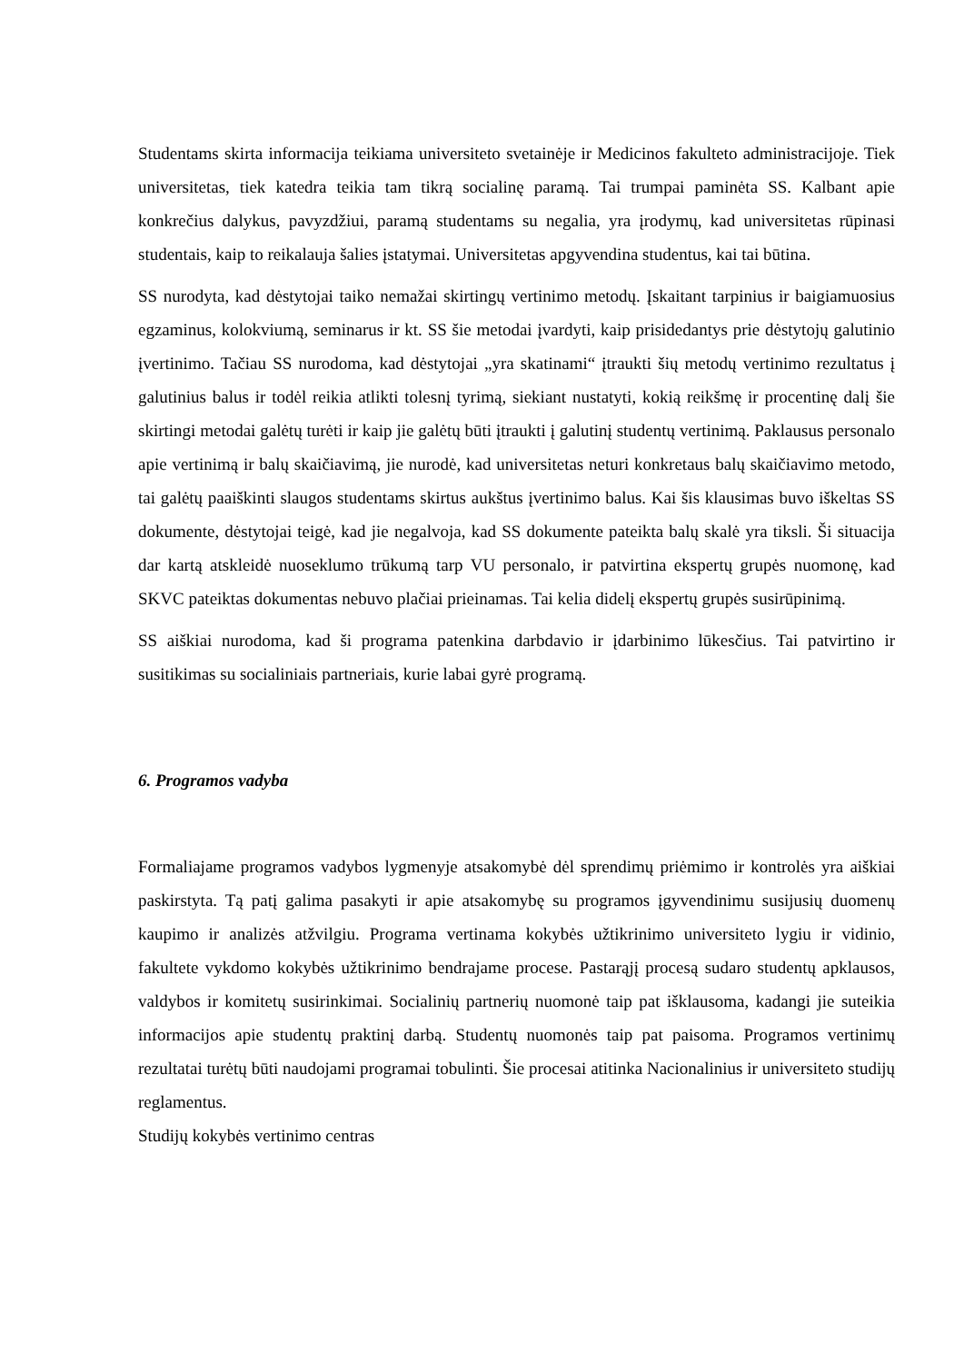Studentams skirta informacija teikiama universiteto svetainėje ir Medicinos fakulteto administracijoje. Tiek universitetas, tiek katedra teikia tam tikrą socialinę paramą. Tai trumpai paminėta SS. Kalbant apie konkrečius dalykus, pavyzdžiui, paramą studentams su negalia, yra įrodymų, kad universitetas rūpinasi studentais, kaip to reikalauja šalies įstatymai. Universitetas apgyvendina studentus, kai tai būtina.
SS nurodyta, kad dėstytojai taiko nemažai skirtingų vertinimo metodų. Įskaitant tarpinius ir baigiamuosius egzaminus, kolokviumą, seminarus ir kt. SS šie metodai įvardyti, kaip prisidedantys prie dėstytojų galutinio įvertinimo. Tačiau SS nurodoma, kad dėstytojai „yra skatinami“ įtraukti šių metodų vertinimo rezultatus į galutinius balus ir todėl reikia atlikti tolesnį tyrimą, siekiant nustatyti, kokią reikšmę ir procentinę dalį šie skirtingi metodai galėtų turėti ir kaip jie galėtų būti įtraukti į galutinį studentų vertinimą. Paklausus personalo apie vertinimą ir balų skaičiavimą, jie nurodė, kad universitetas neturi konkretaus balų skaičiavimo metodo, tai galėtų paaiškinti slaugos studentams skirtus aukštus įvertinimo balus. Kai šis klausimas buvo iškeltas SS dokumente, dėstytojai teigė, kad jie negalvoja, kad SS dokumente pateikta balų skalė yra tiksli. Ši situacija dar kartą atskleidė nuoseklumo trūkumą tarp VU personalo, ir patvirtina ekspertų grupės nuomonę, kad SKVC pateiktas dokumentas nebuvo plačiai prieinamas. Tai kelia didelį ekspertų grupės susirūpinimą.
SS aiškiai nurodoma, kad ši programa patenkina darbdavio ir įdarbinimo lūkesčius. Tai patvirtino ir susitikimas su socialiniais partneriais, kurie labai gyrė programą.
6. Programos vadyba
Formaliajame programos vadybos lygmenyje atsakomybė dėl sprendimų priėmimo ir kontrolės yra aiškiai paskirstyta. Tą patį galima pasakyti ir apie atsakomybę su programos įgyvendinimu susijusių duomenų kaupimo ir analizės atžvilgiu. Programa vertinama kokybės užtikrinimo universiteto lygiu ir vidinio, fakultete vykdomo kokybės užtikrinimo bendrajame procese. Pastarąjį procesą sudaro studentų apklausos, valdybos ir komitetų susirinkimai. Socialinių partnerių nuomonė taip pat išklausoma, kadangi jie suteikia informacijos apie studentų praktinį darbą. Studentų nuomonės taip pat paisoma. Programos vertinimų rezultatai turėtų būti naudojami programai tobulinti. Šie procesai atitinka Nacionalinius ir universiteto studijų reglamentus.
Studijų kokybės vertinimo centras